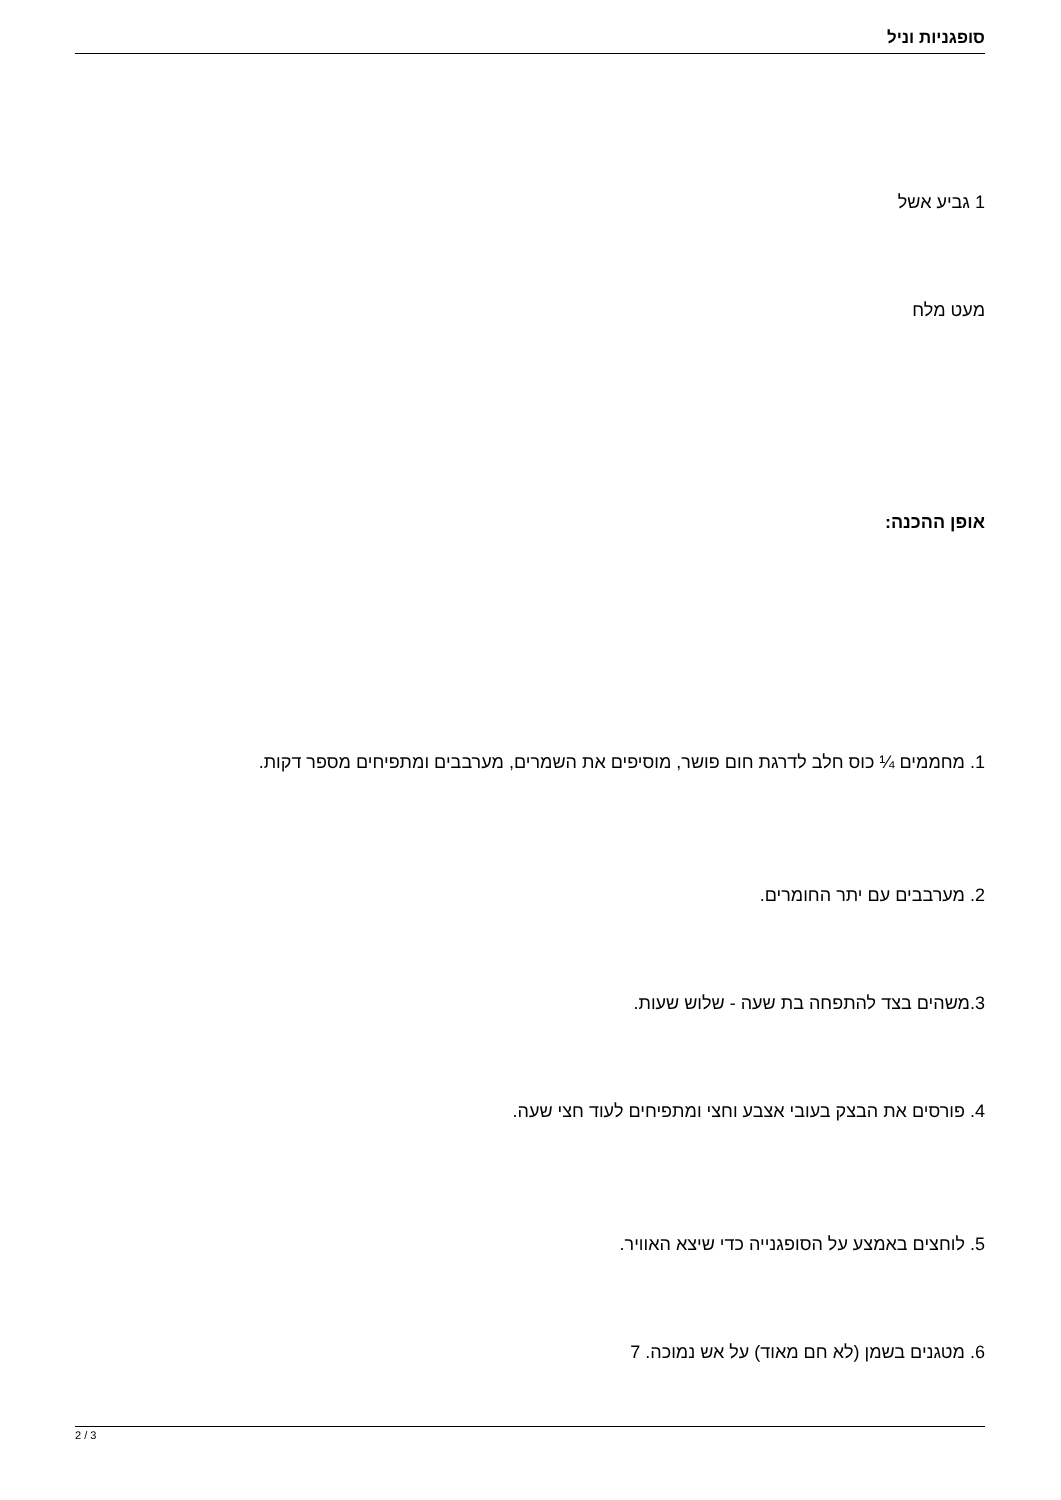סופגניות וניל
1 גביע אשל
מעט מלח
אופן ההכנה:
1. מחממים ¼ כוס חלב לדרגת חום פושר, מוסיפים את השמרים, מערבבים ומתפיחים מספר דקות.
2. מערבבים עם יתר החומרים.
3.משהים בצד להתפחה בת שעה - שלוש שעות.
4. פורסים את הבצק בעובי אצבע וחצי ומתפיחים לעוד חצי שעה.
5. לוחצים באמצע על הסופגנייה כדי שיצא האוויר.
6. מטגנים בשמן (לא חם מאוד) על אש נמוכה. 7
2 / 3